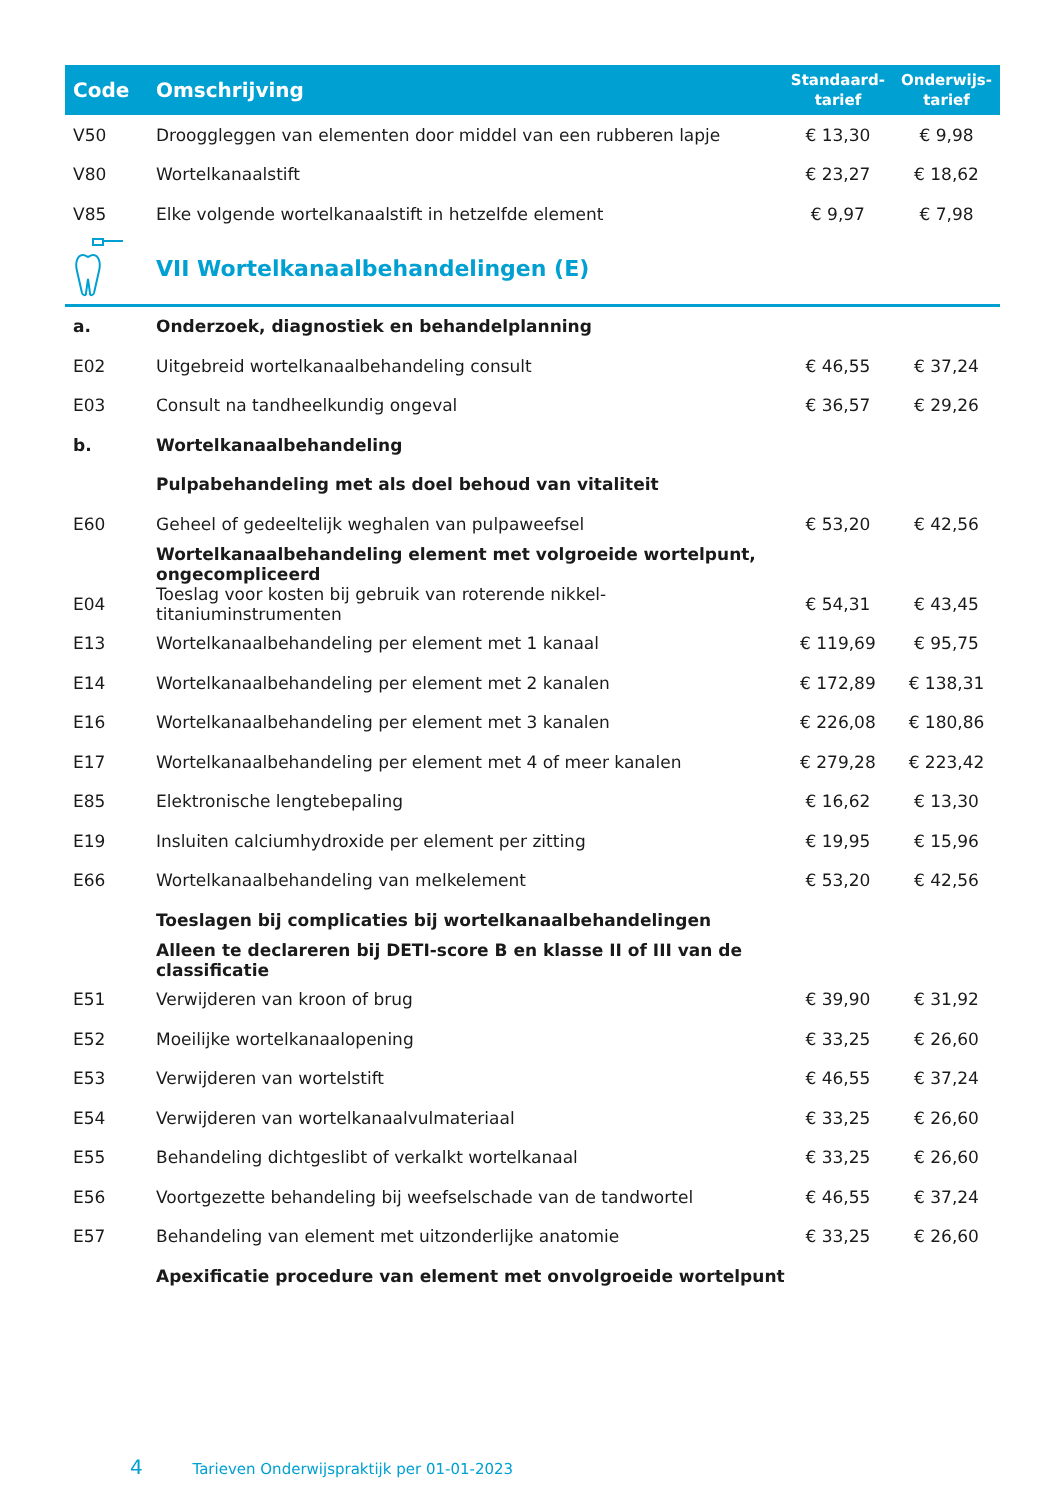| Code | Omschrijving | Standaard- tarief | Onderwijs- tarief |
| --- | --- | --- | --- |
| V50 | Drooggleggen van elementen door middel van een rubberen lapje | € 13,30 | € 9,98 |
| V80 | Wortelkanaalstift | € 23,27 | € 18,62 |
| V85 | Elke volgende wortelkanaalstift in hetzelfde element | € 9,97 | € 7,98 |
| | VII Wortelkanaalbehandelingen (E) | | |
| a. | Onderzoek, diagnostiek en behandelplanning | | |
| E02 | Uitgebreid wortelkanaalbehandeling consult | € 46,55 | € 37,24 |
| E03 | Consult na tandheelkundig ongeval | € 36,57 | € 29,26 |
| b. | Wortelkanaalbehandeling | | |
| | Pulpabehandeling met als doel behoud van vitaliteit | | |
| E60 | Geheel of gedeeltelijk weghalen van pulpaweefsel | € 53,20 | € 42,56 |
| | Wortelkanaalbehandeling element met volgroeide wortelpunt, ongecompliceerd | | |
| E04 | Toeslag voor kosten bij gebruik van roterende nikkel-titaniuminstrumenten | € 54,31 | € 43,45 |
| E13 | Wortelkanaalbehandeling per element met 1 kanaal | € 119,69 | € 95,75 |
| E14 | Wortelkanaalbehandeling per element met 2 kanalen | € 172,89 | € 138,31 |
| E16 | Wortelkanaalbehandeling per element met 3 kanalen | € 226,08 | € 180,86 |
| E17 | Wortelkanaalbehandeling per element met 4 of meer kanalen | € 279,28 | € 223,42 |
| E85 | Elektronische lengtebepaling | € 16,62 | € 13,30 |
| E19 | Insluiten calciumhydroxide per element per zitting | € 19,95 | € 15,96 |
| E66 | Wortelkanaalbehandeling van melkelement | € 53,20 | € 42,56 |
| | Toeslagen bij complicaties bij wortelkanaalbehandelingen | | |
| | Alleen te declareren bij DETI-score B en klasse II of III van de classificatie | | |
| E51 | Verwijderen van kroon of brug | € 39,90 | € 31,92 |
| E52 | Moeilijke wortelkanaalopening | € 33,25 | € 26,60 |
| E53 | Verwijderen van wortelstift | € 46,55 | € 37,24 |
| E54 | Verwijderen van wortelkanaalvulmateriaal | € 33,25 | € 26,60 |
| E55 | Behandeling dichtgeslibt of verkalkt wortelkanaal | € 33,25 | € 26,60 |
| E56 | Voortgezette behandeling bij weefselschade van de tandwortel | € 46,55 | € 37,24 |
| E57 | Behandeling van element met uitzonderlijke anatomie | € 33,25 | € 26,60 |
| | Apexificatie procedure van element met onvolgroeide wortelpunt | | |
4 Tarieven Onderwijspraktijk per 01-01-2023